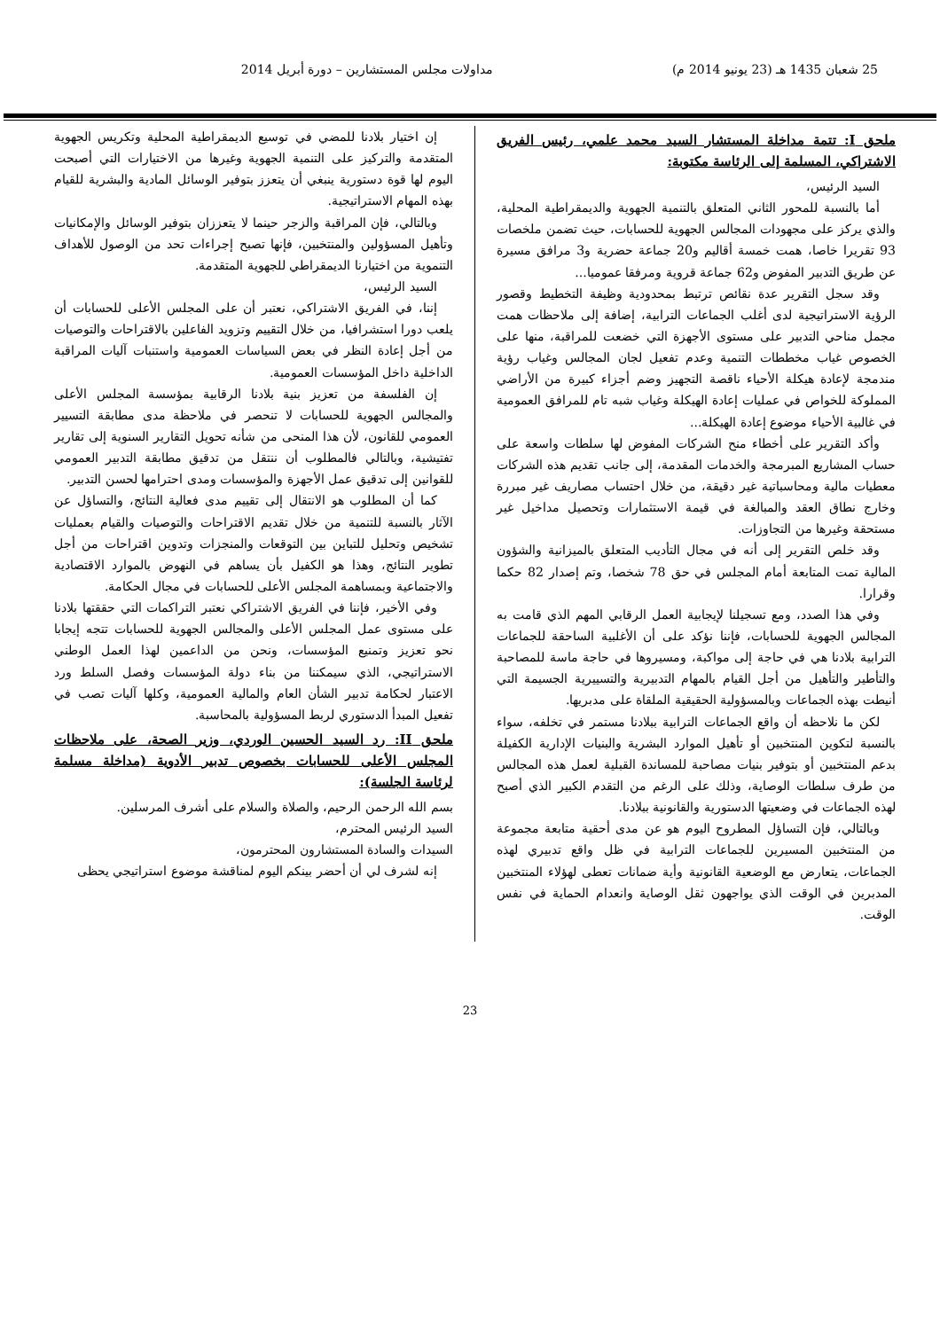25 شعبان 1435 هـ (23 يونيو 2014 م) مداولات مجلس المستشارين – دورة أبريل 2014
ملحق I: تتمة مداخلة المستشار السيد محمد علمي، رئيس الفريق الاشتراكي، المسلمة إلى الرئاسة مكتوبة:
السيد الرئيس،
أما بالنسبة للمحور الثاني المتعلق بالتنمية الجهوية والديمقراطية المحلية، والذي يركز على مجهودات المجالس الجهوية للحسابات، حيث تضمن ملخصات 93 تقريرا خاصا، همت خمسة أقاليم و20 جماعة حضرية و3 مرافق مسيرة عن طريق التدبير المفوض و62 جماعة قروية ومرفقا عموميا...
وقد سجل التقرير عدة نقائص ترتبط بمحدودية وظيفة التخطيط وقصور الرؤية الاستراتيجية لدى أغلب الجماعات الترابية، إضافة إلى ملاحظات همت مجمل مناحي التدبير على مستوى الأجهزة التي خضعت للمراقبة، منها على الخصوص غياب مخططات التنمية وعدم تفعيل لجان المجالس وغياب رؤية مندمجة لإعادة هيكلة الأحياء ناقصة التجهيز وضم أجزاء كبيرة من الأراضي المملوكة للخواص في عمليات إعادة الهيكلة وغياب شبه تام للمرافق العمومية في غالبية الأحياء موضوع إعادة الهيكلة...
وأكد التقرير على أخطاء منح الشركات المفوض لها سلطات واسعة على حساب المشاريع المبرمجة والخدمات المقدمة، إلى جانب تقديم هذه الشركات معطيات مالية ومحاسباتية غير دقيقة، من خلال احتساب مصاريف غير مبررة وخارج نطاق العقد والمبالغة في قيمة الاستثمارات وتحصيل مداخيل غير مستحقة وغيرها من التجاوزات.
وقد خلص التقرير إلى أنه في مجال التأديب المتعلق بالميزانية والشؤون المالية تمت المتابعة أمام المجلس في حق 78 شخصا، وتم إصدار 82 حكما وقرارا.
وفي هذا الصدد، ومع تسجيلنا لإيجابية العمل الرقابي المهم الذي قامت به المجالس الجهوية للحسابات، فإننا نؤكد على أن الأغلبية الساحقة للجماعات الترابية بلادنا هي في حاجة إلى مواكبة، ومسيروها في حاجة ماسة للمصاحبة والتأطير والتأهيل من أجل القيام بالمهام التدبيرية والتسييرية الجسيمة التي أنيطت بهذه الجماعات وبالمسؤولية الحقيقية الملقاة على مدبريها.
لكن ما نلاحظه أن واقع الجماعات الترابية ببلادنا مستمر في تخلفه، سواء بالنسبة لتكوين المنتخبين أو تأهيل الموارد البشرية والبنيات الإدارية الكفيلة بدعم المنتخبين أو بتوفير بنيات مصاحبة للمساندة القبلية لعمل هذه المجالس من طرف سلطات الوصاية، وذلك على الرغم من التقدم الكبير الذي أصبح لهذه الجماعات في وضعيتها الدستورية والقانونية ببلادنا.
وبالتالي، فإن التساؤل المطروح اليوم هو عن مدى أحقية متابعة مجموعة من المنتخبين المسيرين للجماعات الترابية في ظل واقع تدبيري لهذه الجماعات، يتعارض مع الوضعية القانونية وأية ضمانات تعطى لهؤلاء المنتخبين المدبرين في الوقت الذي يواجهون ثقل الوصاية وانعدام الحماية في نفس الوقت.
إن اختيار بلادنا للمضي في توسيع الديمقراطية المحلية وتكريس الجهوية المتقدمة والتركيز على التنمية الجهوية وغيرها من الاختيارات التي أصبحت اليوم لها قوة دستورية ينبغي أن يتعزز بتوفير الوسائل المادية والبشرية للقيام بهذه المهام الاستراتيجية.
وبالتالي، فإن المراقبة والزجر حينما لا يتعززان بتوفير الوسائل والإمكانيات وتأهيل المسؤولين والمنتخبين، فإنها تصبح إجراءات تحد من الوصول للأهداف التنموية من اختيارنا الديمقراطي للجهوية المتقدمة.
السيد الرئيس،
إننا، في الفريق الاشتراكي، نعتبر أن على المجلس الأعلى للحسابات أن يلعب دورا استشرافيا، من خلال التقييم وتزويد الفاعلين بالاقتراحات والتوصيات من أجل إعادة النظر في بعض السياسات العمومية واستنبات آليات المراقبة الداخلية داخل المؤسسات العمومية.
إن الفلسفة من تعزيز بنية بلادنا الرقابية بمؤسسة المجلس الأعلى والمجالس الجهوية للحسابات لا تنحصر في ملاحظة مدى مطابقة التسيير العمومي للقانون، لأن هذا المنحى من شأنه تحويل التقارير السنوية إلى تقارير تفتيشية، وبالتالي فالمطلوب أن ننتقل من تدقيق مطابقة التدبير العمومي للقوانين إلى تدقيق عمل الأجهزة والمؤسسات ومدى احترامها لحسن التدبير.
كما أن المطلوب هو الانتقال إلى تقييم مدى فعالية النتائج، والتساؤل عن الآثار بالنسبة للتنمية من خلال تقديم الاقتراحات والتوصيات والقيام بعمليات تشخيص وتحليل للتباين بين التوقعات والمنجزات وتدوين اقتراحات من أجل تطوير النتائج، وهذا هو الكفيل بأن يساهم في النهوض بالموارد الاقتصادية والاجتماعية وبمساهمة المجلس الأعلى للحسابات في مجال الحكامة.
وفي الأخير، فإننا في الفريق الاشتراكي نعتبر التراكمات التي حققتها بلادنا على مستوى عمل المجلس الأعلى والمجالس الجهوية للحسابات تتجه إيجابا نحو تعزيز وتمنيع المؤسسات، ونحن من الداعمين لهذا العمل الوطني الاستراتيجي، الذي سيمكننا من بناء دولة المؤسسات وفصل السلط ورد الاعتبار لحكامة تدبير الشأن العام والمالية العمومية، وكلها آليات تصب في تفعيل المبدأ الدستوري لربط المسؤولية بالمحاسبة.
ملحق II: رد السيد الحسين الوردي، وزير الصحة، على ملاحظات المجلس الأعلى للحسابات بخصوص تدبير الأدوية (مداخلة مسلمة لرئاسة الجلسة):
بسم الله الرحمن الرحيم، والصلاة والسلام على أشرف المرسلين.
السيد الرئيس المحترم،
السيدات والسادة المستشارون المحترمون،
إنه لشرف لي أن أحضر بينكم اليوم لمناقشة موضوع استراتيجي يحظى
23